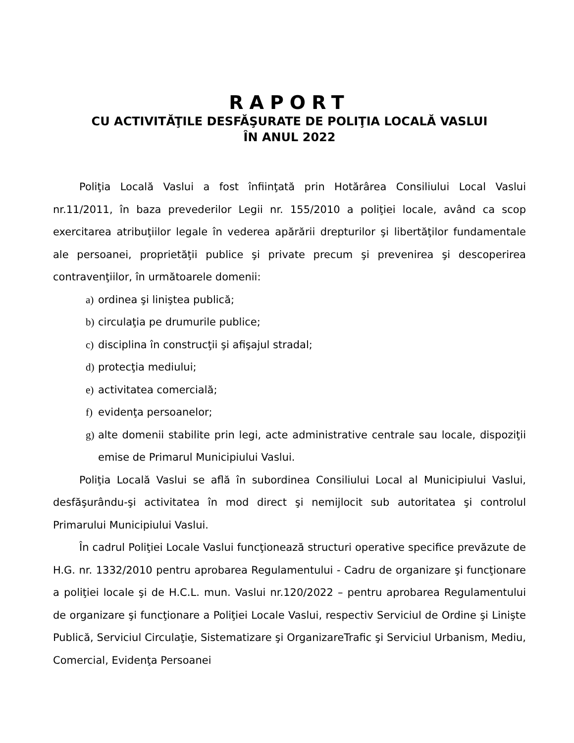RAPORT
CU ACTIVITĂŢILE DESFĂŞURATE DE POLIŢIA LOCALĂ VASLUI
ÎN ANUL 2022
Poliţia Locală Vaslui a fost înfiinţată prin Hotărârea Consiliului Local Vaslui nr.11/2011, în baza prevederilor Legii nr. 155/2010 a poliţiei locale, având ca scop exercitarea atribuţiilor legale în vederea apărării drepturilor şi libertăţilor fundamentale ale persoanei, proprietăţii publice şi private precum şi prevenirea şi descoperirea contravenţiilor, în următoarele domenii:
a) ordinea şi liniştea publică;
b) circulaţia pe drumurile publice;
c) disciplina în construcţii şi afişajul stradal;
d) protecţia mediului;
e) activitatea comercială;
f) evidenţa persoanelor;
g) alte domenii stabilite prin legi, acte administrative centrale sau locale, dispoziţii emise de Primarul Municipiului Vaslui.
Poliţia Locală Vaslui se află în subordinea Consiliului Local al Municipiului Vaslui, desfăşurându-şi activitatea în mod direct şi nemijlocit sub autoritatea şi controlul Primarului Municipiului Vaslui.
În cadrul Poliţiei Locale Vaslui funcţionează structuri operative specifice prevăzute de H.G. nr. 1332/2010 pentru aprobarea Regulamentului - Cadru de organizare şi funcţionare a poliţiei locale şi de H.C.L. mun. Vaslui nr.120/2022 – pentru aprobarea Regulamentului de organizare şi funcţionare a Poliţiei Locale Vaslui, respectiv Serviciul de Ordine şi Linişte Publică, Serviciul Circulaţie, Sistematizare şi OrganizareTrafic şi Serviciul Urbanism, Mediu, Comercial, Evidenţa Persoanei